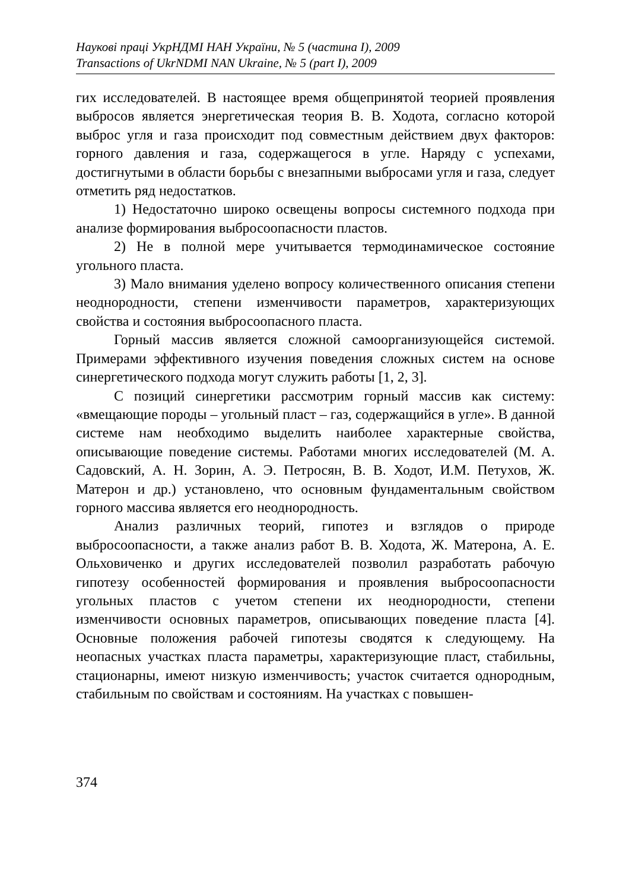Наукові праці УкрНДМІ НАН України, № 5 (частина I), 2009
Transactions of UkrNDMI NAN Ukraine, № 5 (part I), 2009
гих исследователей. В настоящее время общепринятой теорией проявления выбросов является энергетическая теория В. В. Ходота, согласно которой выброс угля и газа происходит под совместным действием двух факторов: горного давления и газа, содержащегося в угле. Наряду с успехами, достигнутыми в области борьбы с внезапными выбросами угля и газа, следует отметить ряд недостатков.
1) Недостаточно широко освещены вопросы системного подхода при анализе формирования выбросоопасности пластов.
2) Не в полной мере учитывается термодинамическое состояние угольного пласта.
3) Мало внимания уделено вопросу количественного описания степени неоднородности, степени изменчивости параметров, характеризующих свойства и состояния выбросоопасного пласта.
Горный массив является сложной самоорганизующейся системой. Примерами эффективного изучения поведения сложных систем на основе синергетического подхода могут служить работы [1, 2, 3].
С позиций синергетики рассмотрим горный массив как систему: «вмещающие породы – угольный пласт – газ, содержащийся в угле». В данной системе нам необходимо выделить наиболее характерные свойства, описывающие поведение системы. Работами многих исследователей (М. А. Садовский, А. Н. Зорин, А. Э. Петросян, В. В. Ходот, И.М. Петухов, Ж. Матерон и др.) установлено, что основным фундаментальным свойством горного массива является его неоднородность.
Анализ различных теорий, гипотез и взглядов о природе выбросоопасности, а также анализ работ В. В. Ходота, Ж. Матерона, А. Е. Ольховиченко и других исследователей позволил разработать рабочую гипотезу особенностей формирования и проявления выбросоопасности угольных пластов с учетом степени их неоднородности, степени изменчивости основных параметров, описывающих поведение пласта [4]. Основные положения рабочей гипотезы сводятся к следующему. На неопасных участках пласта параметры, характеризующие пласт, стабильны, стационарны, имеют низкую изменчивость; участок считается однородным, стабильным по свойствам и состояниям. На участках с повышен-
374